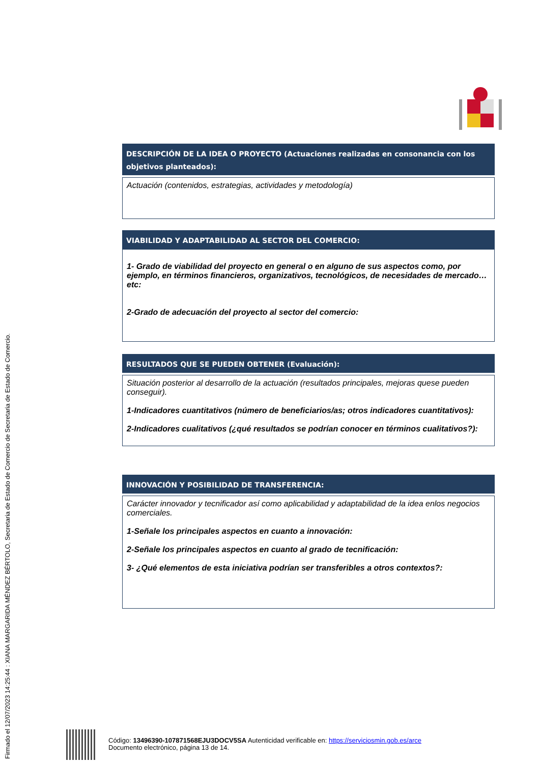Firmado el 12/07/2023 14:25:44 : XIANA MARGARIDA MÉNDEZ BÉRTOLO, Secretaria de Estado de Comercio de Secretaria de Estado de Comercio.
DESCRIPCIÓN DE LA IDEA O PROYECTO (Actuaciones realizadas en consonancia con los objetivos planteados):
Actuación (contenidos, estrategias, actividades y metodología)
VIABILIDAD Y ADAPTABILIDAD AL SECTOR DEL COMERCIO:
1- Grado de viabilidad del proyecto en general o en alguno de sus aspectos como, por ejemplo, en términos financieros, organizativos, tecnológicos, de necesidades de mercado…etc:
2-Grado de adecuación del proyecto al sector del comercio:
RESULTADOS QUE SE PUEDEN OBTENER (Evaluación):
Situación posterior al desarrollo de la actuación (resultados principales, mejoras quese pueden conseguir).
1-Indicadores cuantitativos (número de beneficiarios/as; otros indicadores cuantitativos):
2-Indicadores cualitativos (¿qué resultados se podrían conocer en términos cualitativos?):
INNOVACIÓN Y POSIBILIDAD DE TRANSFERENCIA:
Carácter innovador y tecnificador así como aplicabilidad y adaptabilidad de la idea enlos negocios comerciales.
1-Señale los principales aspectos en cuanto a innovación:
2-Señale los principales aspectos en cuanto al grado de tecnificación:
3- ¿Qué elementos de esta iniciativa podrían ser transferibles a otros contextos?:
Código: 13496390-107871568EJU3DOCV5SA Autenticidad verificable en: https://serviciosmin.gob.es/arce
Documento electrónico, página 13 de 14.